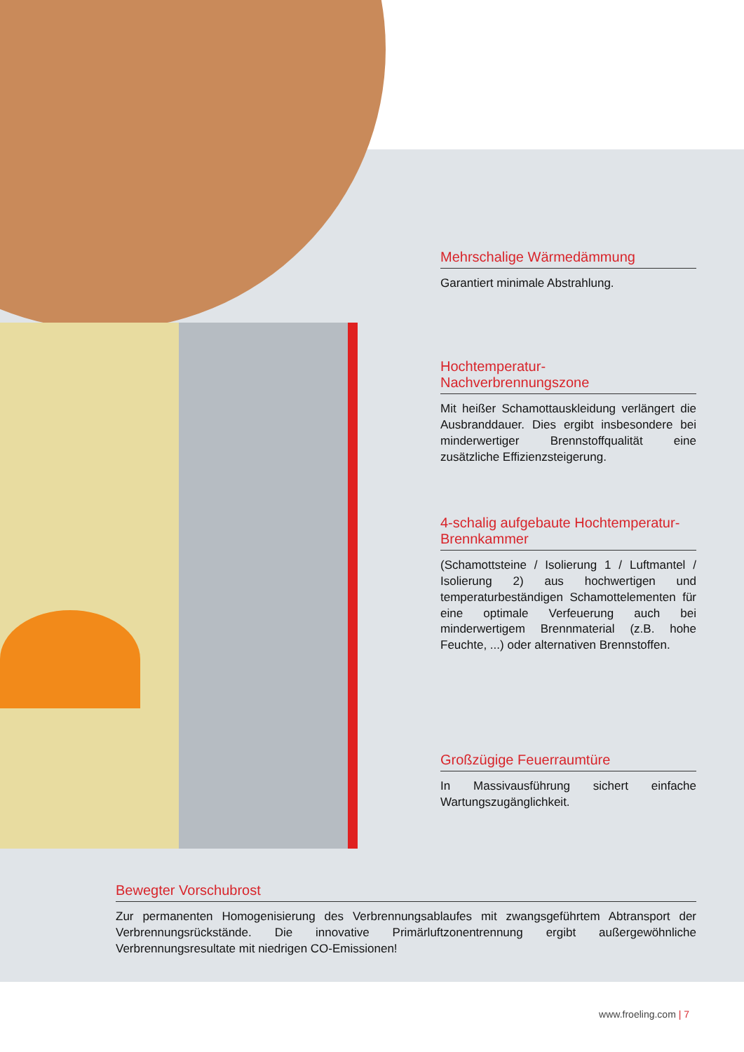Mehrschalige Wärmedämmung
Garantiert minimale Abstrahlung.
Hochtemperatur-
Nachverbrennungszone
Mit heißer Schamottauskleidung verlängert die Ausbranddauer. Dies ergibt insbesondere bei minderwertiger Brennstoffqualität eine zusätzliche Effizienzsteigerung.
4-schalig aufgebaute Hochtemperatur-Brennkammer
(Schamottsteine / Isolierung 1 / Luftmantel / Isolierung 2) aus hochwertigen und temperaturbeständigen Schamottelementen für eine optimale Verfeuerung auch bei minderwertigem Brennmaterial (z.B. hohe Feuchte, ...) oder alternativen Brennstoffen.
Großzügige Feuerraumtüre
In Massivausführung sichert einfache Wartungszugänglichkeit.
Bewegter Vorschubrost
Zur permanenten Homogenisierung des Verbrennungsablaufes mit zwangsgeführtem Abtransport der Verbrennungsrückstände. Die innovative Primärluftzonentrennung ergibt außergewöhnliche Verbrennungsresultate mit niedrigen CO-Emissionen!
www.froeling.com | 7